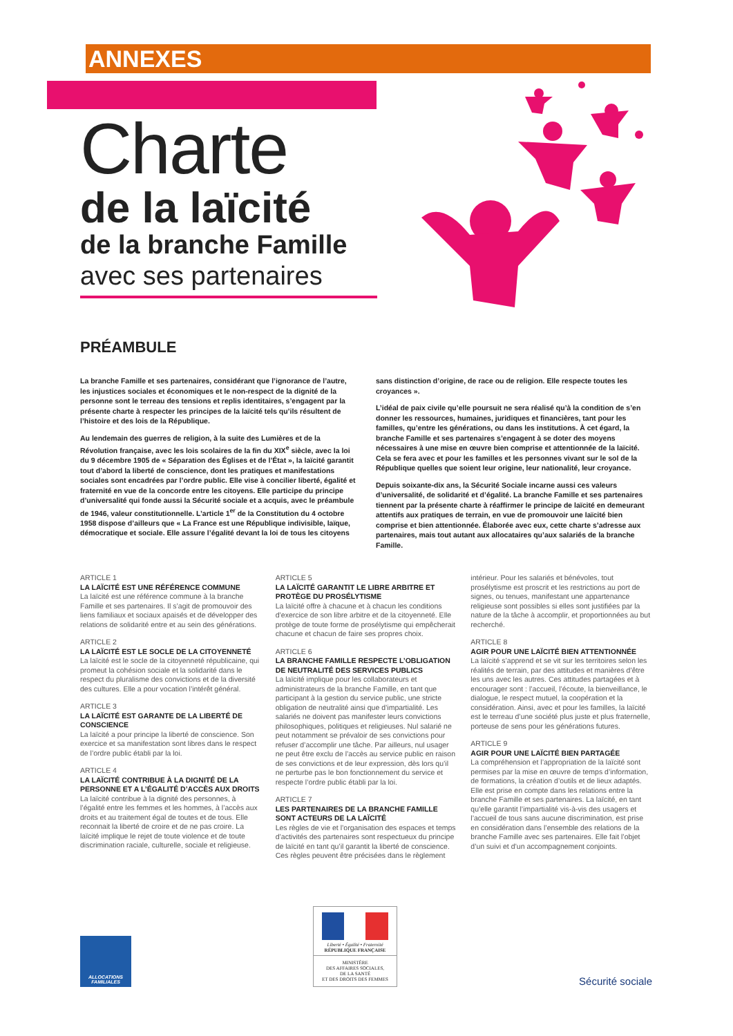ANNEXES
Charte
de la laïcité
de la branche Famille
avec ses partenaires
PRÉAMBULE
La branche Famille et ses partenaires, considérant que l’ignorance de l’autre, les injustices sociales et économiques et le non-respect de la dignité de la personne sont le terreau des tensions et replis identitaires, s’engagent par la présente charte à respecter les principes de la laïcité tels qu’ils résultent de l’histoire et des lois de la République.
Au lendemain des guerres de religion, à la suite des Lumières et de la Révolution française, avec les lois scolaires de la fin du XIX<sup>e</sup> siècle, avec la loi du 9 décembre 1905 de « Séparation des Églises et de l’État », la laïcité garantit tout d’abord la liberté de conscience, dont les pratiques et manifestations sociales sont encadrées par l’ordre public. Elle vise à concilier liberté, égalité et fraternité en vue de la concorde entre les citoyens. Elle participe du principe d’universalité qui fonde aussi la Sécurité sociale et a acquis, avec le préambule de 1946, valeur constitutionnelle. L’article 1<sup>er</sup> de la Constitution du 4 octobre 1958 dispose d’ailleurs que « La France est une République indivisible, laïque, démocratique et sociale. Elle assure l’égalité devant la loi de tous les citoyens sans distinction d’origine, de race ou de religion. Elle respecte toutes les croyances ».
L’idéal de paix civile qu’elle poursuit ne sera réalisé qu’à la condition de s’en donner les ressources, humaines, juridiques et financières, tant pour les familles, qu’entre les générations, ou dans les institutions. À cet égard, la branche Famille et ses partenaires s’engagent à se doter des moyens nécessaires à une mise en œuvre bien comprise et attentionnée de la laïcité. Cela se fera avec et pour les familles et les personnes vivant sur le sol de la République quelles que soient leur origine, leur nationalité, leur croyance.
Depuis soixante-dix ans, la Sécurité Sociale incarne aussi ces valeurs d’universalité, de solidarité et d’égalité. La branche Famille et ses partenaires tiennent par la présente charte à réaffirmer le principe de laïcité en demeurant attentifs aux pratiques de terrain, en vue de promouvoir une laïcité bien comprise et bien attentionnée. Élaborée avec eux, cette charte s’adresse aux partenaires, mais tout autant aux allocataires qu’aux salariés de la branche Famille.
ARTICLE 1
LA LAÏCITÉ EST UNE RÉFÉRENCE COMMUNE
La laïcité est une référence commune à la branche Famille et ses partenaires. Il s’agit de promouvoir des liens familiaux et sociaux apaisés et de développer des relations de solidarité entre et au sein des générations.
ARTICLE 2
LA LAÏCITÉ EST LE SOCLE DE LA CITOYENNETÉ
La laïcité est le socle de la citoyenneté républicaine, qui promeut la cohésion sociale et la solidarité dans le respect du pluralisme des convictions et de la diversité des cultures. Elle a pour vocation l’intérêt général.
ARTICLE 3
LA LAÏCITÉ EST GARANTE DE LA LIBERTÉ DE CONSCIENCE
La laïcité a pour principe la liberté de conscience. Son exercice et sa manifestation sont libres dans le respect de l’ordre public établi par la loi.
ARTICLE 4
LA LAÏCITÉ CONTRIBUE À LA DIGNITÉ DE LA PERSONNE ET A L’ÉGALITÉ D’ACCÈS AUX DROITS
La laïcité contribue à la dignité des personnes, à l’égalité entre les femmes et les hommes, à l’accès aux droits et au traitement égal de toutes et de tous. Elle reconnait la liberté de croire et de ne pas croire. La laïcité implique le rejet de toute violence et de toute discrimination raciale, culturelle, sociale et religieuse.
ARTICLE 5
LA LAÏCITÉ GARANTIT LE LIBRE ARBITRE ET PROTÈGE DU PROSÉLYTISME
La laïcité offre à chacune et à chacun les conditions d’exercice de son libre arbitre et de la citoyenneté. Elle protège de toute forme de prosélytisme qui empêcherait chacune et chacun de faire ses propres choix.
ARTICLE 6
LA BRANCHE FAMILLE RESPECTE L’OBLIGATION DE NEUTRALITÉ DES SERVICES PUBLICS
La laïcité implique pour les collaborateurs et administrateurs de la branche Famille, en tant que participant à la gestion du service public, une stricte obligation de neutralité ainsi que d’impartialité. Les salariés ne doivent pas manifester leurs convictions philosophiques, politiques et religieuses. Nul salarié ne peut notamment se prévaloir de ses convictions pour refuser d’accomplir une tâche. Par ailleurs, nul usager ne peut être exclu de l’accès au service public en raison de ses convictions et de leur expression, dès lors qu’il ne perturbe pas le bon fonctionnement du service et respecte l’ordre public établi par la loi.
ARTICLE 7
LES PARTENAIRES DE LA BRANCHE FAMILLE SONT ACTEURS DE LA LAÏCITÉ
Les règles de vie et l’organisation des espaces et temps d’activités des partenaires sont respectueux du principe de laïcité en tant qu’il garantit la liberté de conscience. Ces règles peuvent être précisées dans le règlement intérieur. Pour les salariés et bénévoles, tout prosélytisme est proscrit et les restrictions au port de signes, ou tenues, manifestant une appartenance religieuse sont possibles si elles sont justifiées par la nature de la tâche à accomplir, et proportionnées au but recherché.
ARTICLE 8
AGIR POUR UNE LAÏCITÉ BIEN ATTENTIONNÉE
La laïcité s’apprend et se vit sur les territoires selon les réalités de terrain, par des attitudes et manières d’être les uns avec les autres. Ces attitudes partagées et à encourager sont : l’accueil, l’écoute, la bienveillance, le dialogue, le respect mutuel, la coopération et la considération. Ainsi, avec et pour les familles, la laïcité est le terreau d’une société plus juste et plus fraternelle, porteuse de sens pour les générations futures.
ARTICLE 9
AGIR POUR UNE LAÏCITÉ BIEN PARTAGÉE
La compréhension et l’appropriation de la laïcité sont permises par la mise en œuvre de temps d’information, de formations, la création d’outils et de lieux adaptés. Elle est prise en compte dans les relations entre la branche Famille et ses partenaires. La laïcité, en tant qu’elle garantit l’impartialité vis-à-vis des usagers et l’accueil de tous sans aucune discrimination, est prise en considération dans l’ensemble des relations de la branche Famille avec ses partenaires. Elle fait l’objet d’un suivi et d’un accompagnement conjoints.
ALLOCATIONS FAMILIALES
Liberté • Égalité • Fraternité
RÉPUBLIQUE FRANÇAISE
MINISTÈRE
DES AFFAIRES SOCIALES,
DE LA SANTÉ
ET DES DROITS DES FEMMES
Sécurité sociale